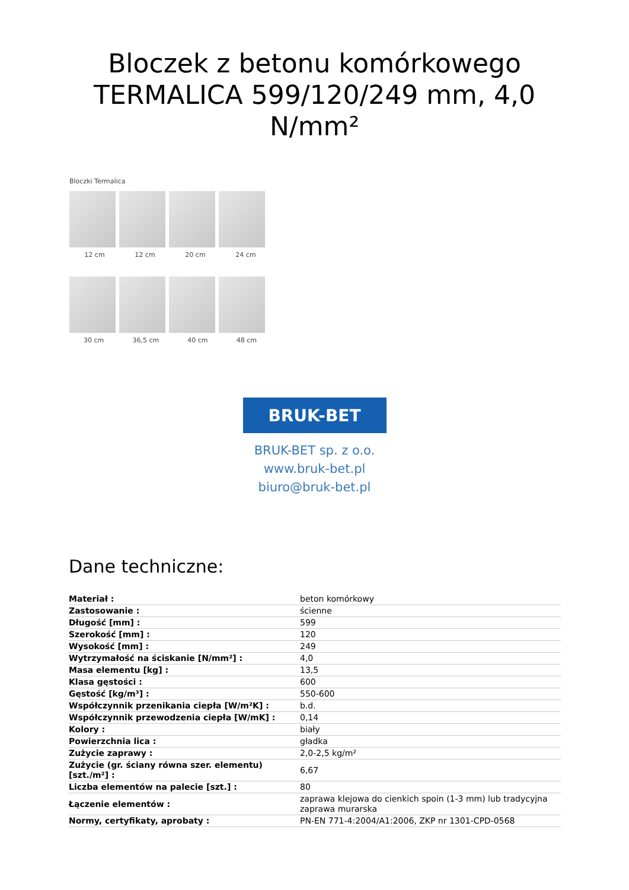Bloczek z betonu komórkowego TERMALICA 599/120/249 mm, 4,0 N/mm²
Bloczki Termalica
12 cm 12 cm 20 cm 24 cm
30 cm 36,5 cm 40 cm 48 cm
BRUK-BET
BRUK-BET sp. z o.o.
www.bruk-bet.pl
biuro@bruk-bet.pl
Dane techniczne:
| Materiał : | beton komórkowy |
| Zastosowanie : | ścienne |
| Długość [mm] : | 599 |
| Szerokość [mm] : | 120 |
| Wysokość [mm] : | 249 |
| Wytrzymałość na ściskanie [N/mm²] : | 4,0 |
| Masa elementu [kg] : | 13,5 |
| Klasa gęstości : | 600 |
| Gęstość [kg/m³] : | 550-600 |
| Współczynnik przenikania ciepła [W/m²K] : | b.d. |
| Współczynnik przewodzenia ciepła [W/mK] : | 0,14 |
| Kolory : | biały |
| Powierzchnia lica : | gładka |
| Zużycie zaprawy : | 2,0-2,5 kg/m² |
| Zużycie (gr. ściany równa szer. elementu) [szt./m²] : | 6,67 |
| Liczba elementów na palecie [szt.] : | 80 |
| Łączenie elementów : | zaprawa klejowa do cienkich spoin (1-3 mm) lub tradycyjna zaprawa murarska |
| Normy, certyfikaty, aprobaty : | PN-EN 771-4:2004/A1:2006, ZKP nr 1301-CPD-0568 |